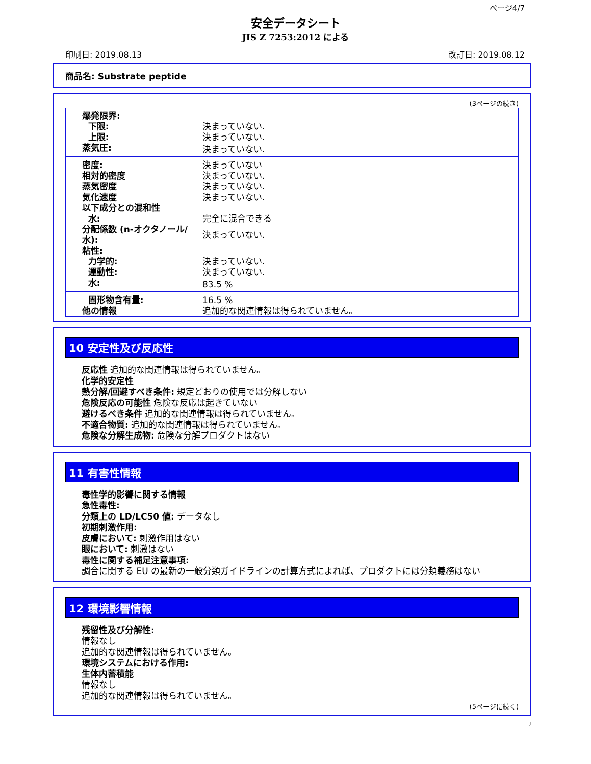ページ4/7
安全データシート
JIS Z 7253:2012 による
印刷日: 2019.08.13 改訂日: 2019.08.12
商品名: Substrate peptide
(3ページの続き)
| 爆発限界: | |
| 下限: | 決まっていない. |
| 上限: | 決まっていない. |
| 蒸気圧: | 決まっていない. |
| 密度: | 決まっていない |
| 相対的密度 | 決まっていない. |
| 蒸気密度 | 決まっていない. |
| 気化速度 | 決まっていない. |
| 以下成分との混和性 | |
| 水: | 完全に混合できる |
| 分配係数 (n-オクタノール/水): | 決まっていない. |
| 粘性: | |
| 力学的: | 決まっていない. |
| 運動性: | 決まっていない. |
| 水: | 83.5 % |
| 固形物含有量: | 16.5 % |
| 他の情報 | 追加的な関連情報は得られていません。 |
10 安定性及び反応性
反応性 追加的な関連情報は得られていません。
化学的安定性
熱分解/回避すべき条件: 規定どおりの使用では分解しない
危険反応の可能性 危険な反応は起きていない
避けるべき条件 追加的な関連情報は得られていません。
不適合物質: 追加的な関連情報は得られていません。
危険な分解生成物: 危険な分解プロダクトはない
11 有害性情報
毒性学的影響に関する情報
急性毒性:
分類上の LD/LC50 値: データなし
初期刺激作用:
皮膚において: 刺激作用はない
眼において: 刺激はない
毒性に関する補足注意事項:
調合に関する EU の最新の一般分類ガイドラインの計算方式によれば、プロダクトには分類義務はない
12 環境影響情報
残留性及び分解性:
情報なし
追加的な関連情報は得られていません。
環境システムにおける作用:
生体内蓄積能
情報なし
追加的な関連情報は得られていません。
(5ページに続く)
J